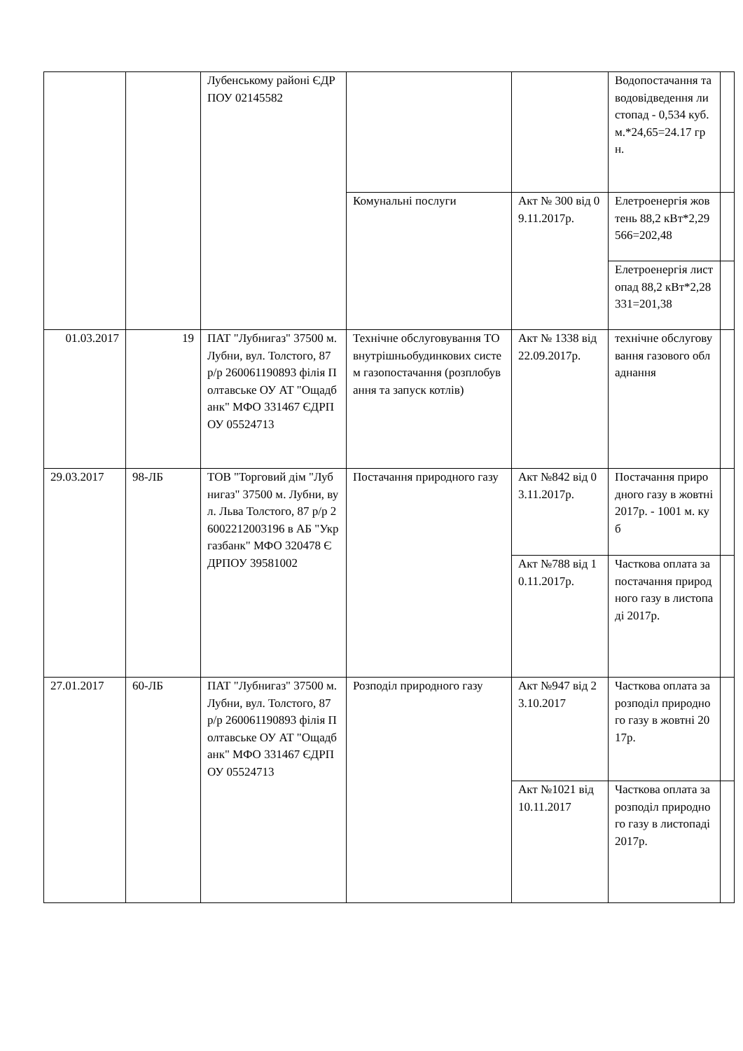| | | Лубенському районі ЄДРПОУ 02145582 | | | Водопостачання та водовідведення листопад - 0,534 куб.м.*24,65=24.17 грн. | |
| | | | Комунальні послуги | Акт № 300 від 09.11.2017р. | Елетроенергія жовтень 88,2 кВт*2,29566=202,48 | |
| | | | | | Елетроенергія листопад 88,2 кВт*2,28331=201,38 | |
| 01.03.2017 | 19 | ПАТ "Лубнигаз" 37500 м. Лубни, вул. Толстого, 87 р/р 260061190893 філія Полтавське ОУ АТ "Ощадбанк" МФО 331467 ЄДРПОУ 05524713 | Технічне обслуговування ТО внутрішньобудинкових систем газопостачання (розплобування та запуск котлів) | Акт № 1338 від 22.09.2017р. | технічне обслуговування газового обладнання | |
| 29.03.2017 | 98-ЛБ | ТОВ "Торговий дім "Лубнигаз" 37500 м. Лубни, вул. Льва Толстого, 87 р/р 26002212003196 в АБ "Укргазбанк" МФО 320478 ЄДРПОУ 39581002 | Постачання природного газу | Акт №842 від 03.11.2017р. | Постачання природного газу в жовтні 2017р. - 1001 м. куб | |
| | | | | Акт №788 від 10.11.2017р. | Часткова оплата за постачання природного газу в листопаді 2017р. | |
| 27.01.2017 | 60-ЛБ | ПАТ "Лубнигаз" 37500 м. Лубни, вул. Толстого, 87 р/р 260061190893 філія Полтавське ОУ АТ "Ощадбанк" МФО 331467 ЄДРПОУ 05524713 | Розподіл природного газу | Акт №947 від 23.10.2017 | Часткова оплата за розподіл природного газу в жовтні 2017р. | |
| | | | | Акт №1021 від 10.11.2017 | Часткова оплата за розподіл природного газу в листопаді 2017р. | |